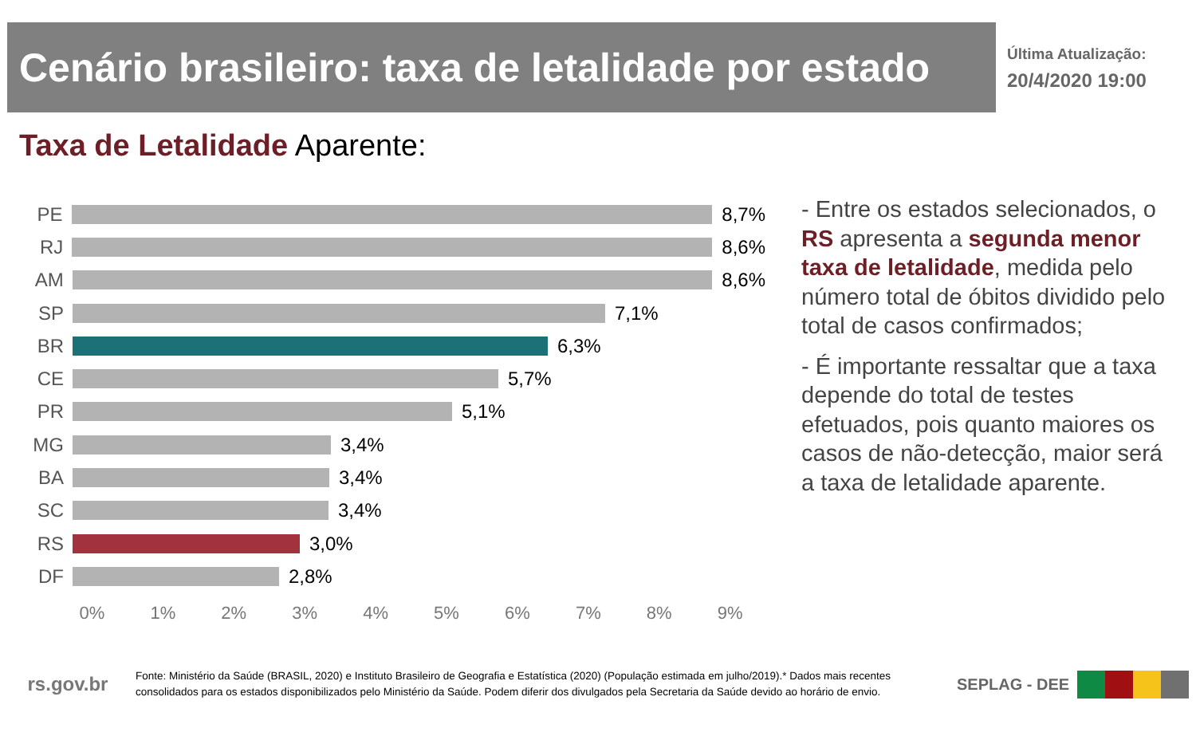Cenário brasileiro: taxa de letalidade por estado
Última Atualização:
20/4/2020 19:00
Taxa de Letalidade Aparente:
PE 8,7%
RJ 8,6%
AM 8,6%
SP 7,1%
BR 6,3%
CE 5,7%
PR 5,1%
MG 3,4%
BA 3,4%
SC 3,4%
RS 3,0%
DF 2,8%
0% 1% 2% 3% 4% 5% 6% 7% 8% 9%
- Entre os estados selecionados, o RS apresenta a segunda menor taxa de letalidade, medida pelo número total de óbitos dividido pelo total de casos confirmados;
- É importante ressaltar que a taxa depende do total de testes efetuados, pois quanto maiores os casos de não-detecção, maior será a taxa de letalidade aparente.
rs.gov.br
Fonte: Ministério da Saúde (BRASIL, 2020) e Instituto Brasileiro de Geografia e Estatística (2020) (População estimada em julho/2019).* Dados mais recentes consolidados para os estados disponibilizados pelo Ministério da Saúde. Podem diferir dos divulgados pela Secretaria da Saúde devido ao horário de envio.
SEPLAG - DEE